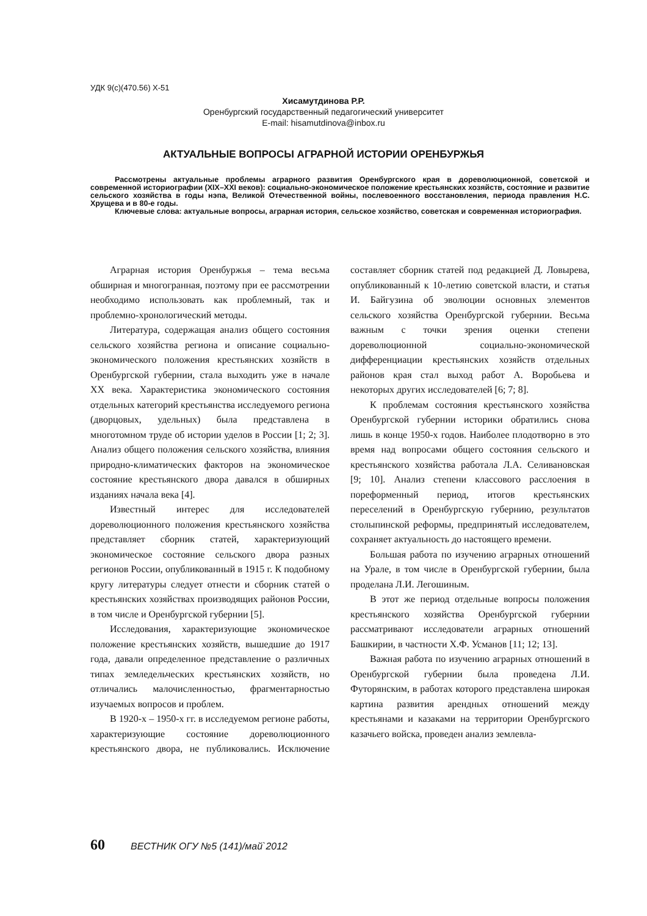УДК 9(с)(470.56) Х-51
Хисамутдинова Р.Р.
Оренбургский государственный педагогический университет
E-mail: hisamutdinova@inbox.ru
АКТУАЛЬНЫЕ ВОПРОСЫ АГРАРНОЙ ИСТОРИИ ОРЕНБУРЖЬЯ
Рассмотрены актуальные проблемы аграрного развития Оренбургского края в дореволюционной, советской и современной историографии (XIX–XXI веков): социально-экономическое положение крестьянских хозяйств, состояние и развитие сельского хозяйства в годы нэпа, Великой Отечественной войны, послевоенного восстановления, периода правления Н.С. Хрущева и в 80-е годы.
Ключевые слова: актуальные вопросы, аграрная история, сельское хозяйство, советская и современная историография.
Аграрная история Оренбуржья – тема весьма обширная и многогранная, поэтому при ее рассмотрении необходимо использовать как проблемный, так и проблемно-хронологический методы.
Литература, содержащая анализ общего состояния сельского хозяйства региона и описание социально-экономического положения крестьянских хозяйств в Оренбургской губернии, стала выходить уже в начале XX века. Характеристика экономического состояния отдельных категорий крестьянства исследуемого региона (дворцовых, удельных) была представлена в многотомном труде об истории уделов в России [1; 2; 3]. Анализ общего положения сельского хозяйства, влияния природно-климатических факторов на экономическое состояние крестьянского двора давался в обширных изданиях начала века [4].
Известный интерес для исследователей дореволюционного положения крестьянского хозяйства представляет сборник статей, характеризующий экономическое состояние сельского двора разных регионов России, опубликованный в 1915 г. К подобному кругу литературы следует отнести и сборник статей о крестьянских хозяйствах производящих районов России, в том числе и Оренбургской губернии [5].
Исследования, характеризующие экономическое положение крестьянских хозяйств, вышедшие до 1917 года, давали определенное представление о различных типах земледельческих крестьянских хозяйств, но отличались малочисленностью, фрагментарностью изучаемых вопросов и проблем.
В 1920-х – 1950-х гг. в исследуемом регионе работы, характеризующие состояние дореволюционного крестьянского двора, не публиковались. Исключение составляет сборник статей под редакцией Д. Ловырева, опубликованный к 10-летию советской власти, и статья И. Байгузина об эволюции основных элементов сельского хозяйства Оренбургской губернии. Весьма важным с точки зрения оценки степени дореволюционной социально-экономической дифференциации крестьянских хозяйств отдельных районов края стал выход работ А. Воробьева и некоторых других исследователей [6; 7; 8].
К проблемам состояния крестьянского хозяйства Оренбургской губернии историки обратились снова лишь в конце 1950-х годов. Наиболее плодотворно в это время над вопросами общего состояния сельского и крестьянского хозяйства работала Л.А. Селивановская [9; 10]. Анализ степени классового расслоения в пореформенный период, итогов крестьянских переселений в Оренбургскую губернию, результатов столыпинской реформы, предпринятый исследователем, сохраняет актуальность до настоящего времени.
Большая работа по изучению аграрных отношений на Урале, в том числе в Оренбургской губернии, была проделана Л.И. Легошиным.
В этот же период отдельные вопросы положения крестьянского хозяйства Оренбургской губернии рассматривают исследователи аграрных отношений Башкирии, в частности Х.Ф. Усманов [11; 12; 13].
Важная работа по изучению аграрных отношений в Оренбургской губернии была проведена Л.И. Футорянским, в работах которого представлена широкая картина развития арендных отношений между крестьянами и казаками на территории Оренбургского казачьего войска, проведен анализ землевла-
60 ВЕСТНИК ОГУ №5 (141)/май`2012